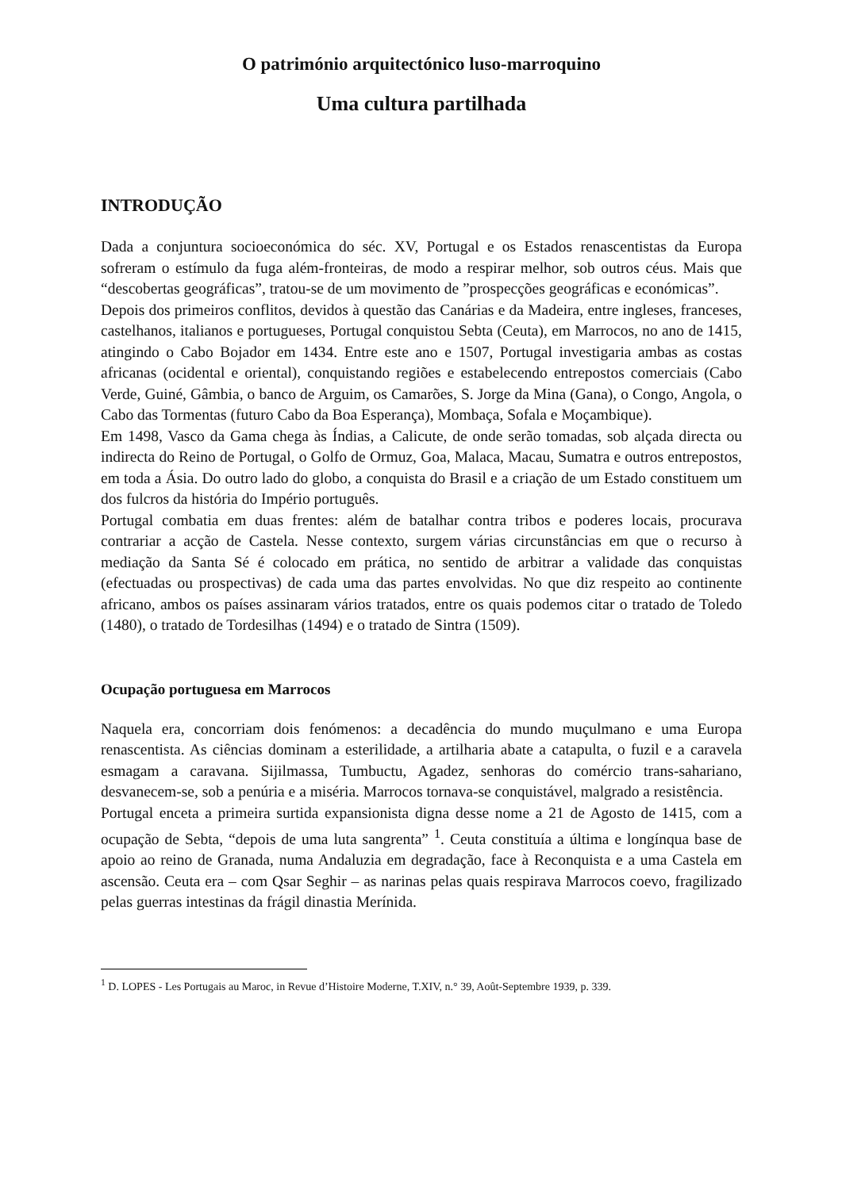O património arquitectónico luso-marroquino
Uma cultura partilhada
INTRODUÇÃO
Dada a conjuntura socioeconómica do séc. XV, Portugal e os Estados renascentistas da Europa sofreram o estímulo da fuga além-fronteiras, de modo a respirar melhor, sob outros céus. Mais que “descobertas geográficas”, tratou-se de um movimento de ”prospecções geográficas e económicas”.
Depois dos primeiros conflitos, devidos à questão das Canárias e da Madeira, entre ingleses, franceses, castelhanos, italianos e portugueses, Portugal conquistou Sebta (Ceuta), em Marrocos, no ano de 1415, atingindo o Cabo Bojador em 1434. Entre este ano e 1507, Portugal investigaria ambas as costas africanas (ocidental e oriental), conquistando regiões e estabelecendo entrepostos comerciais (Cabo Verde, Guiné, Gâmbia, o banco de Arguim, os Camarões, S. Jorge da Mina (Gana), o Congo, Angola, o Cabo das Tormentas (futuro Cabo da Boa Esperança), Mombaça, Sofala e Moçambique).
Em 1498, Vasco da Gama chega às Índias, a Calicute, de onde serão tomadas, sob alçada directa ou indirecta do Reino de Portugal, o Golfo de Ormuz, Goa, Malaca, Macau, Sumatra e outros entrepostos, em toda a Ásia. Do outro lado do globo, a conquista do Brasil e a criação de um Estado constituem um dos fulcros da história do Império português.
Portugal combatia em duas frentes: além de batalhar contra tribos e poderes locais, procurava contrariar a acção de Castela. Nesse contexto, surgem várias circunstâncias em que o recurso à mediação da Santa Sé é colocado em prática, no sentido de arbitrar a validade das conquistas (efectuadas ou prospectivas) de cada uma das partes envolvidas. No que diz respeito ao continente africano, ambos os países assinaram vários tratados, entre os quais podemos citar o tratado de Toledo (1480), o tratado de Tordesilhas (1494) e o tratado de Sintra (1509).
Ocupação portuguesa em Marrocos
Naquela era, concorriam dois fenómenos: a decadência do mundo muçulmano e uma Europa renascentista. As ciências dominam a esterilidade, a artilharia abate a catapulta, o fuzil e a caravela esmagam a caravana. Sijilmassa, Tumbuctu, Agadez, senhoras do comércio trans-sahariano, desvanecem-se, sob a penúria e a miséria. Marrocos tornava-se conquistável, malgrado a resistência.
Portugal enceta a primeira surtida expansionista digna desse nome a 21 de Agosto de 1415, com a ocupação de Sebta, “depois de uma luta sangrenta” <sup>1</sup>. Ceuta constituía a última e longínqua base de apoio ao reino de Granada, numa Andaluzia em degradação, face à Reconquista e a uma Castela em ascensão. Ceuta era – com Qsar Seghir – as narinas pelas quais respirava Marrocos coevo, fragilizado pelas guerras intestinas da frágil dinastia Merínida.
<sup>1</sup> D. LOPES - Les Portugais au Maroc, in Revue d’Histoire Moderne, T.XIV, n.° 39, Août-Septembre 1939, p. 339.